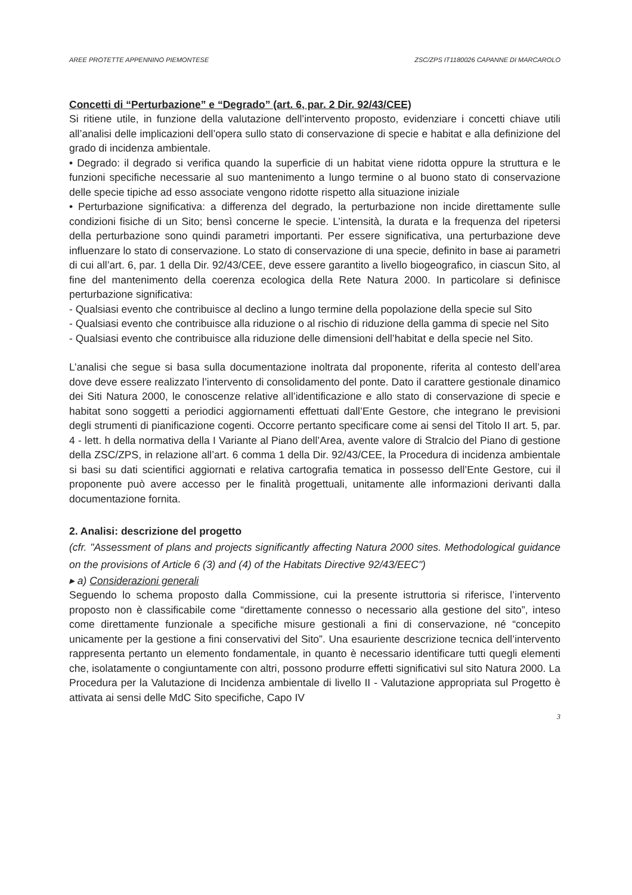AREE PROTETTE APPENNINO PIEMONTESE ZSC/ZPS IT1180026 CAPANNE DI MARCAROLO
Concetti di “Perturbazione” e “Degrado” (art. 6, par. 2 Dir. 92/43/CEE)
Si ritiene utile, in funzione della valutazione dell’intervento proposto, evidenziare i concetti chiave utili all’analisi delle implicazioni dell’opera sullo stato di conservazione di specie e habitat e alla definizione del grado di incidenza ambientale.
• Degrado: il degrado si verifica quando la superficie di un habitat viene ridotta oppure la struttura e le funzioni specifiche necessarie al suo mantenimento a lungo termine o al buono stato di conservazione delle specie tipiche ad esso associate vengono ridotte rispetto alla situazione iniziale
• Perturbazione significativa: a differenza del degrado, la perturbazione non incide direttamente sulle condizioni fisiche di un Sito; bensì concerne le specie. L’intensità, la durata e la frequenza del ripetersi della perturbazione sono quindi parametri importanti. Per essere significativa, una perturbazione deve influenzare lo stato di conservazione. Lo stato di conservazione di una specie, definito in base ai parametri di cui all’art. 6, par. 1 della Dir. 92/43/CEE, deve essere garantito a livello biogeografico, in ciascun Sito, al fine del mantenimento della coerenza ecologica della Rete Natura 2000. In particolare si definisce perturbazione significativa:
- Qualsiasi evento che contribuisce al declino a lungo termine della popolazione della specie sul Sito
- Qualsiasi evento che contribuisce alla riduzione o al rischio di riduzione della gamma di specie nel Sito
- Qualsiasi evento che contribuisce alla riduzione delle dimensioni dell’habitat e della specie nel Sito.
L’analisi che segue si basa sulla documentazione inoltrata dal proponente, riferita al contesto dell’area dove deve essere realizzato l’intervento di consolidamento del ponte. Dato il carattere gestionale dinamico dei Siti Natura 2000, le conoscenze relative all’identificazione e allo stato di conservazione di specie e habitat sono soggetti a periodici aggiornamenti effettuati dall’Ente Gestore, che integrano le previsioni degli strumenti di pianificazione cogenti. Occorre pertanto specificare come ai sensi del Titolo II art. 5, par. 4 - lett. h della normativa della I Variante al Piano dell’Area, avente valore di Stralcio del Piano di gestione della ZSC/ZPS, in relazione all’art. 6 comma 1 della Dir. 92/43/CEE, la Procedura di incidenza ambientale si basi su dati scientifici aggiornati e relativa cartografia tematica in possesso dell’Ente Gestore, cui il proponente può avere accesso per le finalità progettuali, unitamente alle informazioni derivanti dalla documentazione fornita.
2. Analisi: descrizione del progetto
(cfr. "Assessment of plans and projects significantly affecting Natura 2000 sites. Methodological guidance on the provisions of Article 6 (3) and (4) of the Habitats Directive 92/43/EEC")
▸ a) Considerazioni generali
Seguendo lo schema proposto dalla Commissione, cui la presente istruttoria si riferisce, l’intervento proposto non è classificabile come “direttamente connesso o necessario alla gestione del sito”, inteso come direttamente funzionale a specifiche misure gestionali a fini di conservazione, né “concepito unicamente per la gestione a fini conservativi del Sito”. Una esauriente descrizione tecnica dell’intervento rappresenta pertanto un elemento fondamentale, in quanto è necessario identificare tutti quegli elementi che, isolatamente o congiuntamente con altri, possono produrre effetti significativi sul sito Natura 2000. La Procedura per la Valutazione di Incidenza ambientale di livello II - Valutazione appropriata sul Progetto è attivata ai sensi delle MdC Sito specifiche, Capo IV
3